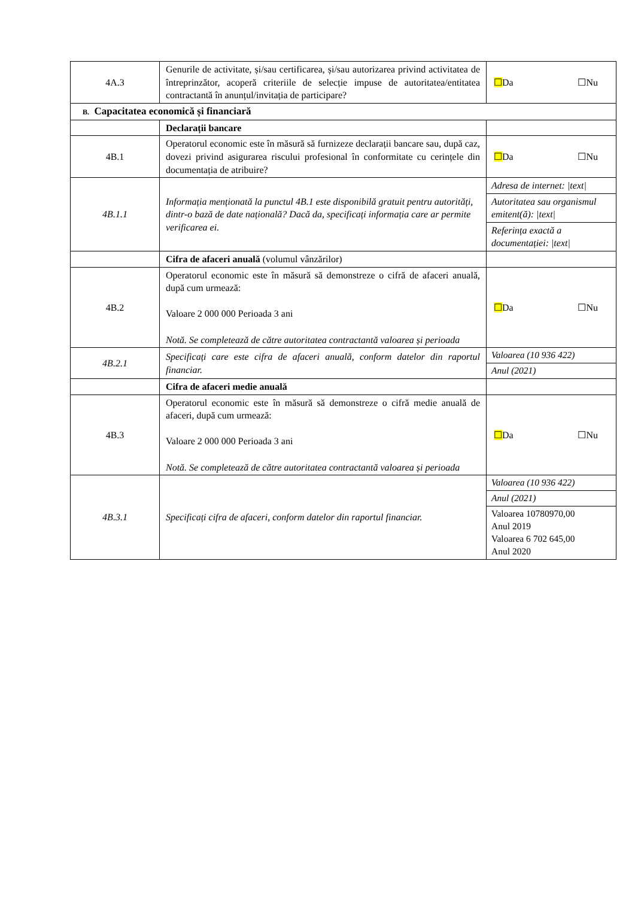| 4A.3 | Genurile de activitate, și/sau certificarea, și/sau autorizarea privind activitatea de întreprinzător, acoperă criteriile de selecție impuse de autoritatea/entitatea contractantă în anunțul/invitația de participare? | ☐ Da ☐Nu |
| B. Capacitatea economică și financiară | | |
| | Declarații bancare | |
| 4B.1 | Operatorul economic este în măsură să furnizeze declarații bancare sau, după caz, dovezi privind asigurarea riscului profesional în conformitate cu cerințele din documentația de atribuire? | ☐ Da ☐Nu |
| 4B.1.1 | Informația menționată la punctul 4B.1 este disponibilă gratuit pentru autorități, dintr-o bază de date națională? Dacă da, specificați informația care ar permite verificarea ei. | Adresa de internet: /text/ Autoritatea sau organismul emitent(ă): /text/ Referința exactă a documentației: /text/ |
| | Cifra de afaceri anuală (volumul vânzărilor) | |
| 4B.2 | Operatorul economic este în măsură să demonstreze o cifră de afaceri anuală, după cum urmează: Valoare 2 000 000 Perioada 3 ani Notă. Se completează de către autoritatea contractantă valoarea și perioada | ☐ Da ☐Nu |
| 4B.2.1 | Specificați care este cifra de afaceri anuală, conform datelor din raportul financiar. | Valoarea (10 936 422) Anul (2021) |
| | Cifra de afaceri medie anuală | |
| 4B.3 | Operatorul economic este în măsură să demonstreze o cifră medie anuală de afaceri, după cum urmează: Valoare 2 000 000 Perioada 3 ani Notă. Se completează de către autoritatea contractantă valoarea și perioada | ☐ Da ☐Nu |
| 4B.3.1 | Specificați cifra de afaceri, conform datelor din raportul financiar. | Valoarea (10 936 422) Anul (2021) Valoarea 10780970,00 Anul 2019 Valoarea 6 702 645,00 Anul 2020 |